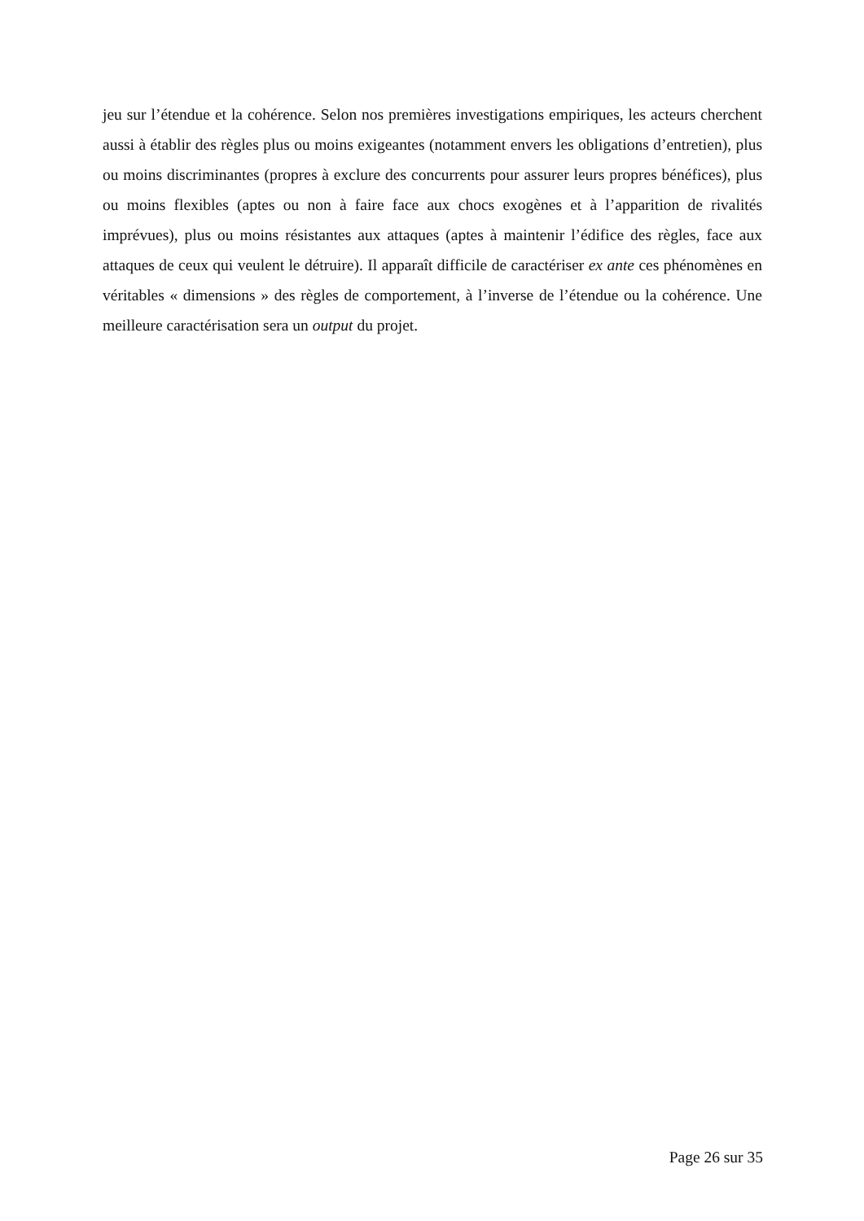jeu sur l’étendue et la cohérence. Selon nos premières investigations empiriques, les acteurs cherchent aussi à établir des règles plus ou moins exigeantes (notamment envers les obligations d’entretien), plus ou moins discriminantes (propres à exclure des concurrents pour assurer leurs propres bénéfices), plus ou moins flexibles (aptes ou non à faire face aux chocs exogènes et à l’apparition de rivalités imprévues), plus ou moins résistantes aux attaques (aptes à maintenir l’édifice des règles, face aux attaques de ceux qui veulent le détruire). Il apparaît difficile de caractériser ex ante ces phénomènes en véritables « dimensions » des règles de comportement, à l’inverse de l’étendue ou la cohérence. Une meilleure caractérisation sera un output du projet.
Page 26 sur 35